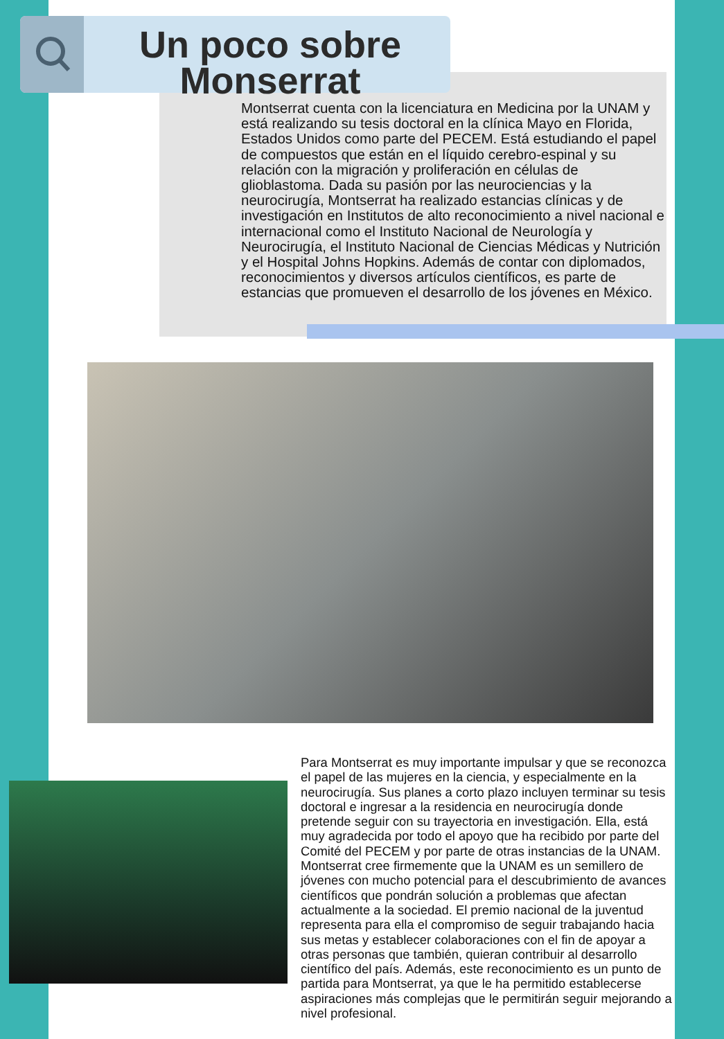Un poco sobre Monserrat
Montserrat cuenta con la licenciatura en Medicina por la UNAM y está realizando su tesis doctoral en la clínica Mayo en Florida, Estados Unidos como parte del PECEM. Está estudiando el papel de compuestos que están en el líquido cerebro-espinal y su relación con la migración y proliferación en células de glioblastoma. Dada su pasión por las neurociencias y la neurocirugía, Montserrat ha realizado estancias clínicas y de investigación en Institutos de alto reconocimiento a nivel nacional e internacional como el Instituto Nacional de Neurología y Neurocirugía, el Instituto Nacional de Ciencias Médicas y Nutrición y el Hospital Johns Hopkins. Además de contar con diplomados, reconocimientos y diversos artículos científicos, es parte de estancias que promueven el desarrollo de los jóvenes en México.
Para Montserrat es muy importante impulsar y que se reconozca el papel de las mujeres en la ciencia, y especialmente en la neurocirugía. Sus planes a corto plazo incluyen terminar su tesis doctoral e ingresar a la residencia en neurocirugía donde pretende seguir con su trayectoria en investigación. Ella, está muy agradecida por todo el apoyo que ha recibido por parte del Comité del PECEM y por parte de otras instancias de la UNAM. Montserrat cree firmemente que la UNAM es un semillero de jóvenes con mucho potencial para el descubrimiento de avances científicos que pondrán solución a problemas que afectan actualmente a la sociedad. El premio nacional de la juventud representa para ella el compromiso de seguir trabajando hacia sus metas y establecer colaboraciones con el fin de apoyar a otras personas que también, quieran contribuir al desarrollo científico del país. Además, este reconocimiento es un punto de partida para Montserrat, ya que le ha permitido establecerse aspiraciones más complejas que le permitirán seguir mejorando a nivel profesional.